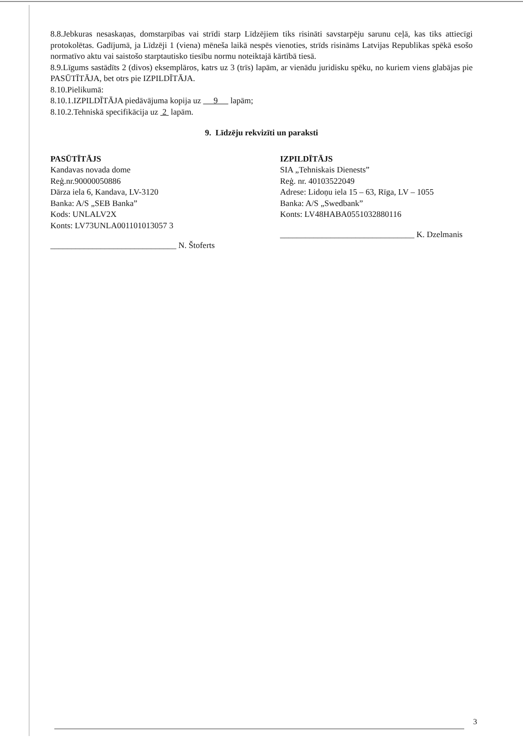8.8.Jebkuras nesaskaņas, domstarpības vai strīdi starp Līdzējiem tiks risināti savstarpēju sarunu ceļā, kas tiks attiecīgi protokolētas. Gadījumā, ja Līdzēji 1 (viena) mēneša laikā nespēs vienoties, strīds risināms Latvijas Republikas spēkā esošo normatīvo aktu vai saistošo starptautisko tiesību normu noteiktajā kārtībā tiesā.
8.9.Līgums sastādīts 2 (divos) eksemplāros, katrs uz 3 (trīs) lapām, ar vienādu juridisku spēku, no kuriem viens glabājas pie PASŪTĪTĀJA, bet otrs pie IZPILDĪTĀJA.
8.10.Pielikumā:
8.10.1.IZPILDĪTĀJA piedāvājuma kopija uz 9 lapām;
8.10.2.Tehniskā specifikācija uz 2 lapām.
9. Līdzēju rekvizīti un paraksti
PASŪTĪTĀJS
Kandavas novada dome
Reģ.nr.90000050886
Dārza iela 6, Kandava, LV-3120
Banka: A/S „SEB Banka”
Kods: UNLALV2X
Konts: LV73UNLA001101013057 3
______________________________ N. Štoferts
IZPILDĪTĀJS
SIA „Tehniskais Dienests”
Reģ. nr. 40103522049
Adrese: Lidoņu iela 15 – 63, Rīga, LV – 1055
Banka: A/S „Swedbank”
Konts: LV48HABA0551032880116
________________________________ K. Dzelmanis
3